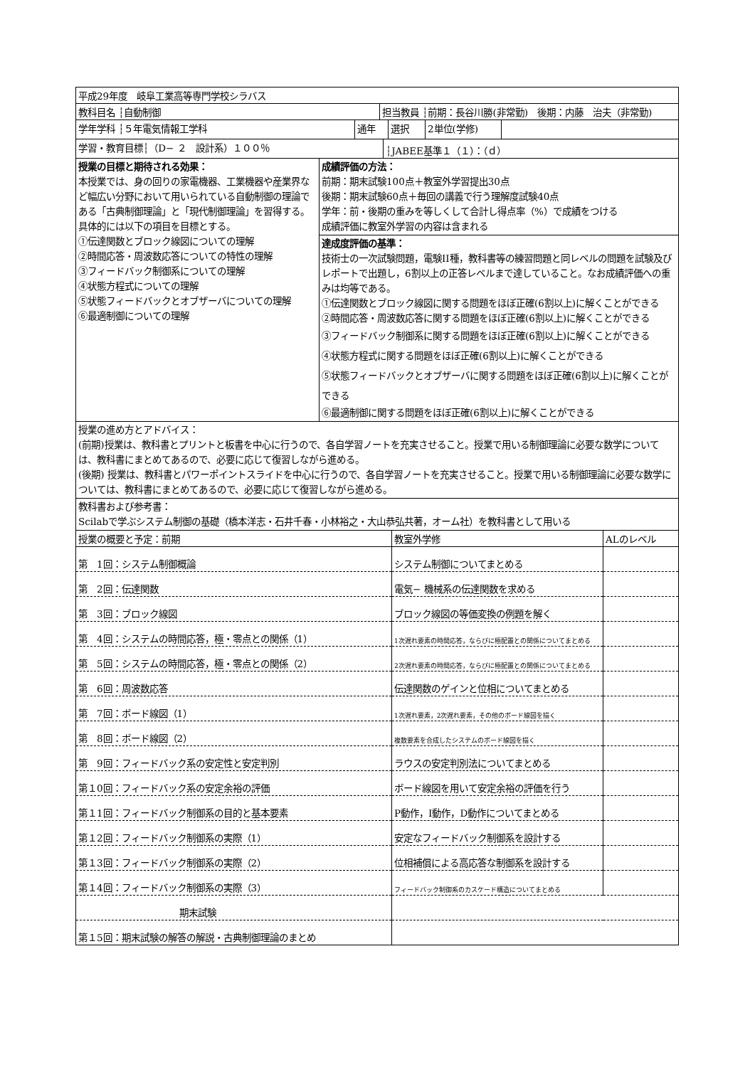| 平成29年度 岐阜工業高等専門学校シラバス |
| 教科目名 ┆自動制御 | 担当教員 ┆前期：長谷川勝(非常勤) 後期：内藤 治夫（非常勤) |
| 学年学科 ┆５年電気情報工学科 | 通年 | 選択 | 2単位(学修) | |
| 学習・教育目標┆（D− ２ 設計系）１００％ | ┆JABEE基準１（１）：（ｄ） |
| 授業の目標と期待される効果： 本授業では、身の回りの家電機器、工業機器や産業界など幅広い分野において用いられている自動制御の理論である「古典制御理論」と「現代制御理論」を習得する。具体的には以下の項目を目標とする。 ①伝達関数とブロック線図についての理解 ②時間応答・周波数応答についての特性の理解 ③フィードバック制御系についての理解 ④状態方程式についての理解 ⑤状態フィードバックとオブザーバについての理解 ⑥最適制御についての理解 | 成績評価の方法： 前期：期末試験100点＋教室外学習提出30点 後期：期末試験60点＋毎回の講義で行う理解度試験40点 学年：前・後期の重みを等しくして合計し得点率（%）で成績をつける 成績評価に教室外学習の内容は含まれる 達成度評価の基準： 技術士の一次試験問題，電験II種，教科書等の練習問題と同レベルの問題を試験及びレポートで出題し，6割以上の正答レベルまで達していること。なお成績評価への重みは均等である。 ①伝達関数とブロック線図に関する問題をほぼ正確(6割以上)に解くことができる ②時間応答・周波数応答に関する問題をほぼ正確(6割以上)に解くことができる ③フィードバック制御系に関する問題をほぼ正確(6割以上)に解くことができる ④状態方程式に関する問題をほぼ正確(6割以上)に解くことができる ⑤状態フィードバックとオブザーバに関する問題をほぼ正確(6割以上)に解くことができる ⑥最適制御に関する問題をほぼ正確(6割以上)に解くことができる |
| 授業の進め方とアドバイス： (前期)授業は、教科書とプリントと板書を中心に行うので、各自学習ノートを充実させること。授業で用いる制御理論に必要な数学については、教科書にまとめてあるので、必要に応じて復習しながら進める。 (後期) 授業は、教科書とパワーポイントスライドを中心に行うので、各自学習ノートを充実させること。授業で用いる制御理論に必要な数学については、教科書にまとめてあるので、必要に応じて復習しながら進める。 | |
| 教科書および参考書： Scilabで学ぶシステム制御の基礎（橋本洋志・石井千春・小林裕之・大山恭弘共著，オーム社）を教科書として用いる | |
| 授業の概要と予定：前期 | 教室外学修 | ALのレベル |
| --- | --- | --- |
| 第 1回：システム制御概論 | システム制御についてまとめる | |
| 第 2回：伝達関数 | 電気− 機械系の伝達関数を求める | |
| 第 3回：ブロック線図 | ブロック線図の等価変換の例題を解く | |
| 第 4回：システムの時間応答，極・零点との関係（1） | 1次遅れ要素の時間応答，ならびに極配置との関係についてまとめる | |
| 第 5回：システムの時間応答，極・零点との関係（2） | 2次遅れ要素の時間応答，ならびに極配置との関係についてまとめる | |
| 第 6回：周波数応答 | 伝達関数のゲインと位相についてまとめる | |
| 第 7回：ボード線図（1） | 1次遅れ要素，2次遅れ要素，その他のボード線図を描く | |
| 第 8回：ボード線図（2） | 複数要素を合成したシステムのボード線図を描く | |
| 第 9回：フィードバック系の安定性と安定判別 | ラウスの安定判別法についてまとめる | |
| 第１0回：フィードバック系の安定余裕の評価 | ボード線図を用いて安定余裕の評価を行う | |
| 第１1回：フィードバック制御系の目的と基本要素 | P動作，I動作，D動作についてまとめる | |
| 第１2回：フィードバック制御系の実際（1） | 安定なフィードバック制御系を設計する | |
| 第１3回：フィードバック制御系の実際（2） | 位相補償による高応答な制御系を設計する | |
| 第１4回：フィードバック制御系の実際（3） | フィードバック制御系のカスケード構造についてまとめる | |
| 期末試験 | | |
| 第１5回：期末試験の解答の解説・古典制御理論のまとめ | | |